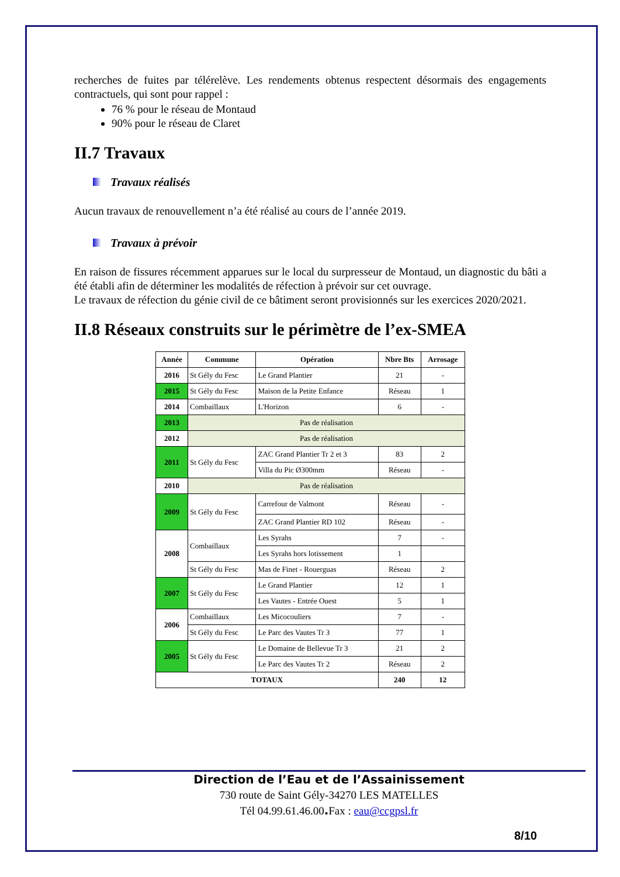recherches de fuites par télérelève. Les rendements obtenus respectent désormais des engagements contractuels, qui sont pour rappel :
76 % pour le réseau de Montaud
90% pour le réseau de Claret
II.7 Travaux
Travaux réalisés
Aucun travaux de renouvellement n’a été réalisé au cours de l’année 2019.
Travaux à prévoir
En raison de fissures récemment apparues sur le local du surpresseur de Montaud, un diagnostic du bâti a été établi afin de déterminer les modalités de réfection à prévoir sur cet ouvrage.
Le travaux de réfection du génie civil de ce bâtiment seront provisionnés sur les exercices 2020/2021.
II.8 Réseaux construits sur le périmètre de l’ex-SMEA
| Année | Commune | Opération | Nbre Bts | Arrosage |
| --- | --- | --- | --- | --- |
| 2016 | St Gély du Fesc | Le Grand Plantier | 21 | - |
| 2015 | St Gély du Fesc | Maison de la Petite Enfance | Réseau | 1 |
| 2014 | Combaillaux | L'Horizon | 6 | - |
| 2013 | Pas de réalisation | | | |
| 2012 | Pas de réalisation | | | |
| 2011 | St Gély du Fesc | ZAC Grand Plantier Tr 2 et 3 | 83 | 2 |
| | | Villa du Pic Ø300mm | Réseau | - |
| 2010 | Pas de réalisation | | | |
| 2009 | St Gély du Fesc | Carrefour de Valmont | Réseau | - |
| | | ZAC Grand Plantier RD 102 | Réseau | - |
| 2008 | Combaillaux | Les Syrahs | 7 | - |
| | | Les Syrahs hors lotissement | 1 | |
| | St Gély du Fesc | Mas de Finet - Rouerguas | Réseau | 2 |
| 2007 | St Gély du Fesc | Le Grand Plantier | 12 | 1 |
| | | Les Vautes - Entrée Ouest | 5 | 1 |
| 2006 | Combaillaux | Les Micocouliers | 7 | - |
| | St Gély du Fesc | Le Parc des Vautes Tr 3 | 77 | 1 |
| 2005 | St Gély du Fesc | Le Domaine de Bellevue Tr 3 | 21 | 2 |
| | | Le Parc des Vautes Tr 2 | Réseau | 2 |
| TOTAUX | | | 240 | 12 |
Direction de l’Eau et de l’Assainissement
730 route de Saint Gély-34270 LES MATELLES
Tél 04.99.61.46.00. Fax : eau@ccgpsl.fr
8/10